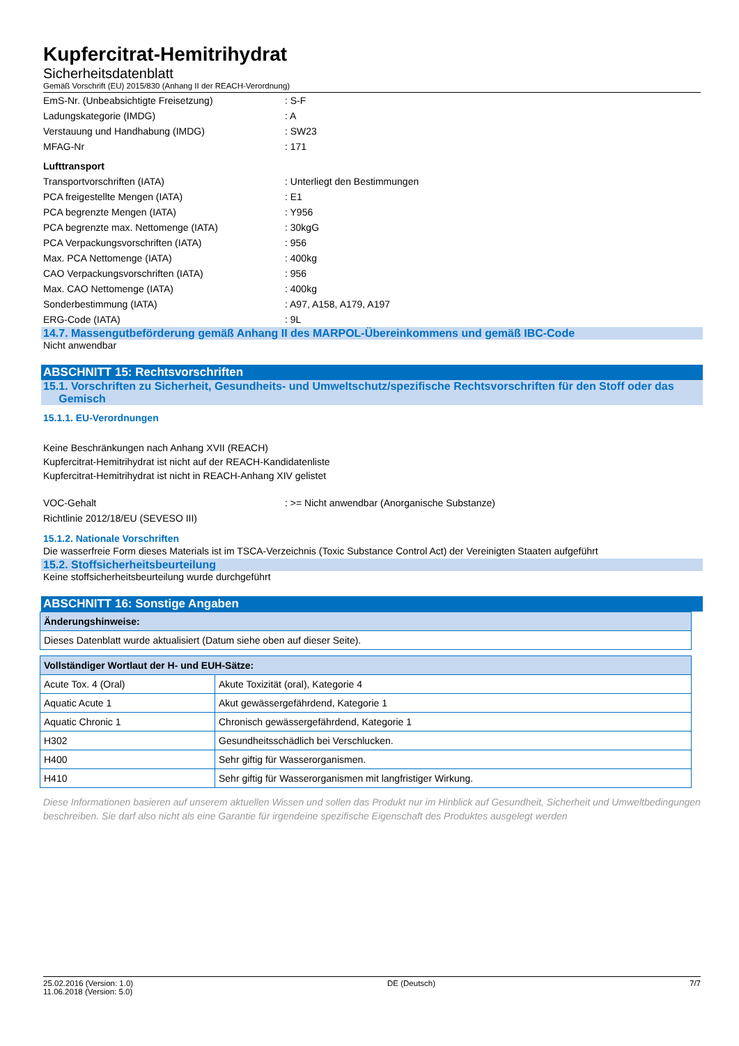Kupfercitrat-Hemitrihydrat
Sicherheitsdatenblatt
Gemäß Vorschrift (EU) 2015/830 (Anhang II der REACH-Verordnung)
EmS-Nr. (Unbeabsichtigte Freisetzung): S-F
Ladungskategorie (IMDG): A
Verstauung und Handhabung (IMDG): SW23
MFAG-Nr: 171
Lufttransport
Transportvorschriften (IATA): Unterliegt den Bestimmungen
PCA freigestellte Mengen (IATA): E1
PCA begrenzte Mengen (IATA): Y956
PCA begrenzte max. Nettomenge (IATA): 30kgG
PCA Verpackungsvorschriften (IATA): 956
Max. PCA Nettomenge (IATA): 400kg
CAO Verpackungsvorschriften (IATA): 956
Max. CAO Nettomenge (IATA): 400kg
Sonderbestimmung (IATA): A97, A158, A179, A197
ERG-Code (IATA): 9L
14.7. Massengutbeförderung gemäß Anhang II des MARPOL-Übereinkommens und gemäß IBC-Code
Nicht anwendbar
ABSCHNITT 15: Rechtsvorschriften
15.1. Vorschriften zu Sicherheit, Gesundheits- und Umweltschutz/spezifische Rechtsvorschriften für den Stoff oder das
Gemisch
15.1.1. EU-Verordnungen
Keine Beschränkungen nach Anhang XVII (REACH)
Kupfercitrat-Hemitrihydrat ist nicht auf der REACH-Kandidatenliste
Kupfercitrat-Hemitrihydrat ist nicht in REACH-Anhang XIV gelistet
VOC-Gehalt: >= Nicht anwendbar (Anorganische Substanze)
Richtlinie 2012/18/EU (SEVESO III)
15.1.2. Nationale Vorschriften
Die wasserfreie Form dieses Materials ist im TSCA-Verzeichnis (Toxic Substance Control Act) der Vereinigten Staaten aufgeführt
15.2. Stoffsicherheitsbeurteilung
Keine stoffsicherheitsbeurteilung wurde durchgeführt
ABSCHNITT 16: Sonstige Angaben
| Änderungshinweise: |
| --- |
| Dieses Datenblatt wurde aktualisiert (Datum siehe oben auf dieser Seite). |
| Vollständiger Wortlaut der H- und EUH-Sätze: | |
| --- | --- |
| Acute Tox. 4 (Oral) | Akute Toxizität (oral), Kategorie 4 |
| Aquatic Acute 1 | Akut gewässergefährdend, Kategorie 1 |
| Aquatic Chronic 1 | Chronisch gewässergefährdend, Kategorie 1 |
| H302 | Gesundheitsschädlich bei Verschlucken. |
| H400 | Sehr giftig für Wasserorganismen. |
| H410 | Sehr giftig für Wasserorganismen mit langfristiger Wirkung. |
Diese Informationen basieren auf unserem aktuellen Wissen und sollen das Produkt nur im Hinblick auf Gesundheit, Sicherheit und Umweltbedingungen beschreiben. Sie darf also nicht als eine Garantie für irgendeine spezifische Eigenschaft des Produktes ausgelegt werden
25.02.2016 (Version: 1.0)
11.06.2018 (Version: 5.0) DE (Deutsch) 7/7